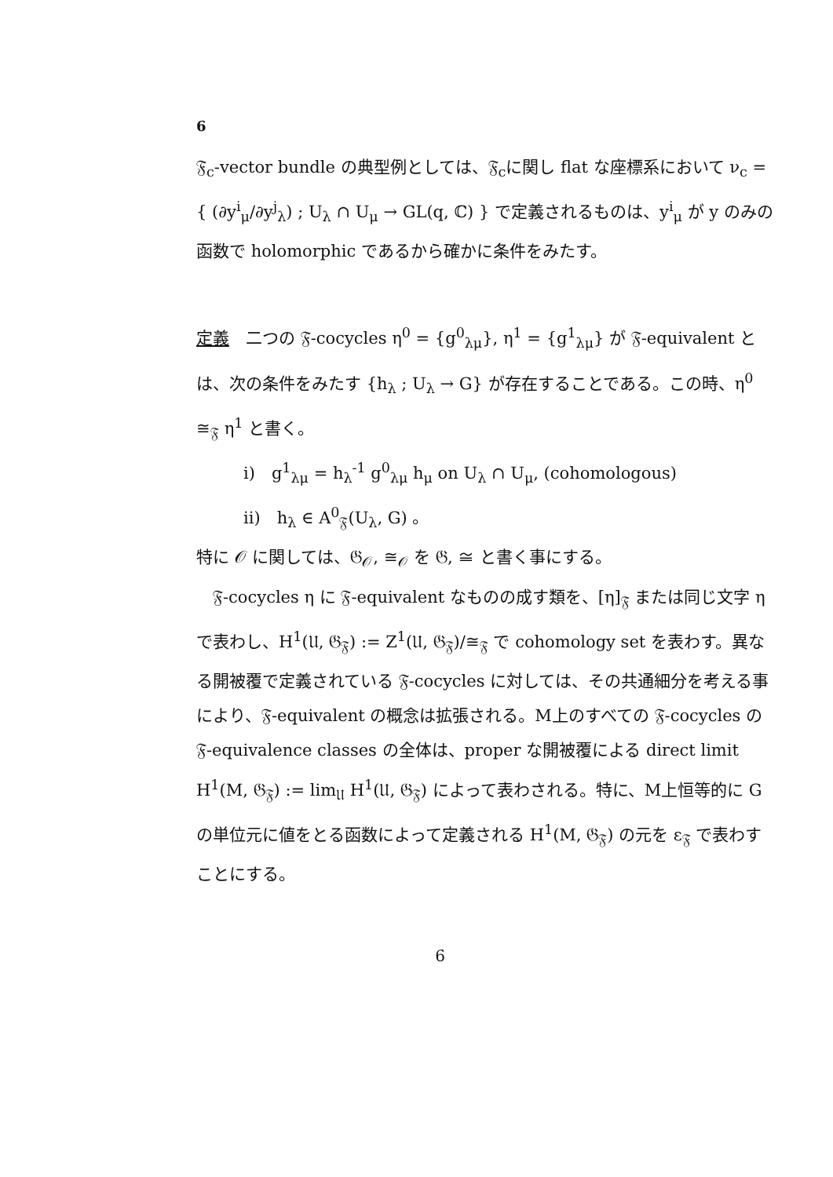6
𝔉<sub>c</sub>-vector bundle の典型例としては、𝔉<sub>c</sub>に関し flat な座標系において ν<sub>c</sub> = { (∂y<sup>i</sup><sub>μ</sub>/∂y<sup>j</sup><sub>λ</sub>) ; U<sub>λ</sub> ∩ U<sub>μ</sub> → GL(q, ℂ) } で定義されるものは、y<sup>i</sup><sub>μ</sub> が y のみの函数で holomorphic であるから確かに条件をみたす。
定義　二つの 𝔉-cocycles η<sup>0</sup> = {g<sup>0</sup><sub>λμ</sub>}, η<sup>1</sup> = {g<sup>1</sup><sub>λμ</sub>} が 𝔉-equivalent とは、次の条件をみたす {h<sub>λ</sub> ; U<sub>λ</sub> → G} が存在することである。この時、η<sup>0</sup> ≅<sub>𝔉</sub> η<sup>1</sup> と書く。
i)　g<sup>1</sup><sub>λμ</sub> = h<sub>λ</sub><sup>-1</sup> g<sup>0</sup><sub>λμ</sub> h<sub>μ</sub> on U<sub>λ</sub> ∩ U<sub>μ</sub>, (cohomologous)
ii)　h<sub>λ</sub> ∈ A<sup>0</sup><sub>𝔉</sub>(U<sub>λ</sub>, G) 。
特に 𝒪 に関しては、𝔊<sub>𝒪</sub>, ≅<sub>𝒪</sub> を 𝔊, ≅ と書く事にする。
　𝔉-cocycles η に 𝔉-equivalent なものの成す類を、[η]<sub>𝔉</sub> または同じ文字 η で表わし、H<sup>1</sup>(𝔘, 𝔊<sub>𝔉</sub>) := Z<sup>1</sup>(𝔘, 𝔊<sub>𝔉</sub>)/≅<sub>𝔉</sub> で cohomology set を表わす。異なる開被覆で定義されている 𝔉-cocycles に対しては、その共通細分を考える事により、𝔉-equivalent の概念は拡張される。M上のすべての 𝔉-cocycles の 𝔉-equivalence classes の全体は、proper な開被覆による direct limit H<sup>1</sup>(M, 𝔊<sub>𝔉</sub>) := lim<sub>𝔘</sub> H<sup>1</sup>(𝔘, 𝔊<sub>𝔉</sub>) によって表わされる。特に、M上恒等的に G の単位元に値をとる函数によって定義される H<sup>1</sup>(M, 𝔊<sub>𝔉</sub>) の元を ε<sub>𝔉</sub> で表わすことにする。
6